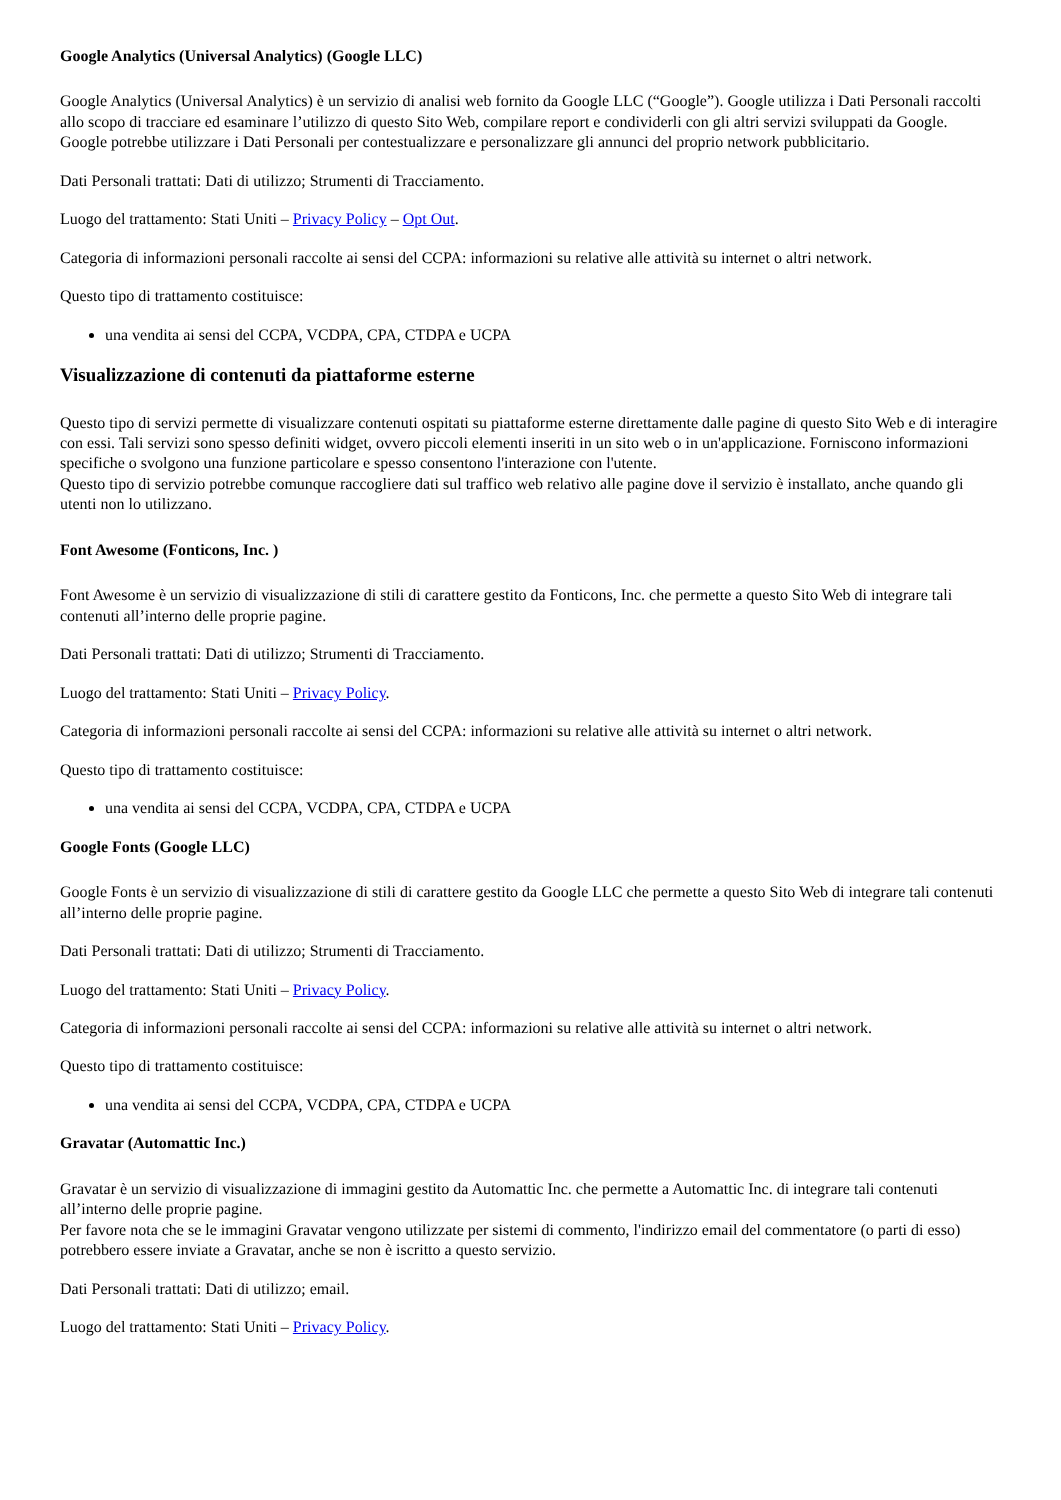Google Analytics (Universal Analytics) (Google LLC)
Google Analytics (Universal Analytics) è un servizio di analisi web fornito da Google LLC (“Google”). Google utilizza i Dati Personali raccolti allo scopo di tracciare ed esaminare l’utilizzo di questo Sito Web, compilare report e condividerli con gli altri servizi sviluppati da Google.
Google potrebbe utilizzare i Dati Personali per contestualizzare e personalizzare gli annunci del proprio network pubblicitario.
Dati Personali trattati: Dati di utilizzo; Strumenti di Tracciamento.
Luogo del trattamento: Stati Uniti – Privacy Policy – Opt Out.
Categoria di informazioni personali raccolte ai sensi del CCPA: informazioni su relative alle attività su internet o altri network.
Questo tipo di trattamento costituisce:
una vendita ai sensi del CCPA, VCDPA, CPA, CTDPA e UCPA
Visualizzazione di contenuti da piattaforme esterne
Questo tipo di servizi permette di visualizzare contenuti ospitati su piattaforme esterne direttamente dalle pagine di questo Sito Web e di interagire con essi. Tali servizi sono spesso definiti widget, ovvero piccoli elementi inseriti in un sito web o in un'applicazione. Forniscono informazioni specifiche o svolgono una funzione particolare e spesso consentono l'interazione con l'utente.
Questo tipo di servizio potrebbe comunque raccogliere dati sul traffico web relativo alle pagine dove il servizio è installato, anche quando gli utenti non lo utilizzano.
Font Awesome (Fonticons, Inc. )
Font Awesome è un servizio di visualizzazione di stili di carattere gestito da Fonticons, Inc. che permette a questo Sito Web di integrare tali contenuti all’interno delle proprie pagine.
Dati Personali trattati: Dati di utilizzo; Strumenti di Tracciamento.
Luogo del trattamento: Stati Uniti – Privacy Policy.
Categoria di informazioni personali raccolte ai sensi del CCPA: informazioni su relative alle attività su internet o altri network.
Questo tipo di trattamento costituisce:
una vendita ai sensi del CCPA, VCDPA, CPA, CTDPA e UCPA
Google Fonts (Google LLC)
Google Fonts è un servizio di visualizzazione di stili di carattere gestito da Google LLC che permette a questo Sito Web di integrare tali contenuti all’interno delle proprie pagine.
Dati Personali trattati: Dati di utilizzo; Strumenti di Tracciamento.
Luogo del trattamento: Stati Uniti – Privacy Policy.
Categoria di informazioni personali raccolte ai sensi del CCPA: informazioni su relative alle attività su internet o altri network.
Questo tipo di trattamento costituisce:
una vendita ai sensi del CCPA, VCDPA, CPA, CTDPA e UCPA
Gravatar (Automattic Inc.)
Gravatar è un servizio di visualizzazione di immagini gestito da Automattic Inc. che permette a Automattic Inc. di integrare tali contenuti all’interno delle proprie pagine.
Per favore nota che se le immagini Gravatar vengono utilizzate per sistemi di commento, l'indirizzo email del commentatore (o parti di esso) potrebbero essere inviate a Gravatar, anche se non è iscritto a questo servizio.
Dati Personali trattati: Dati di utilizzo; email.
Luogo del trattamento: Stati Uniti – Privacy Policy.